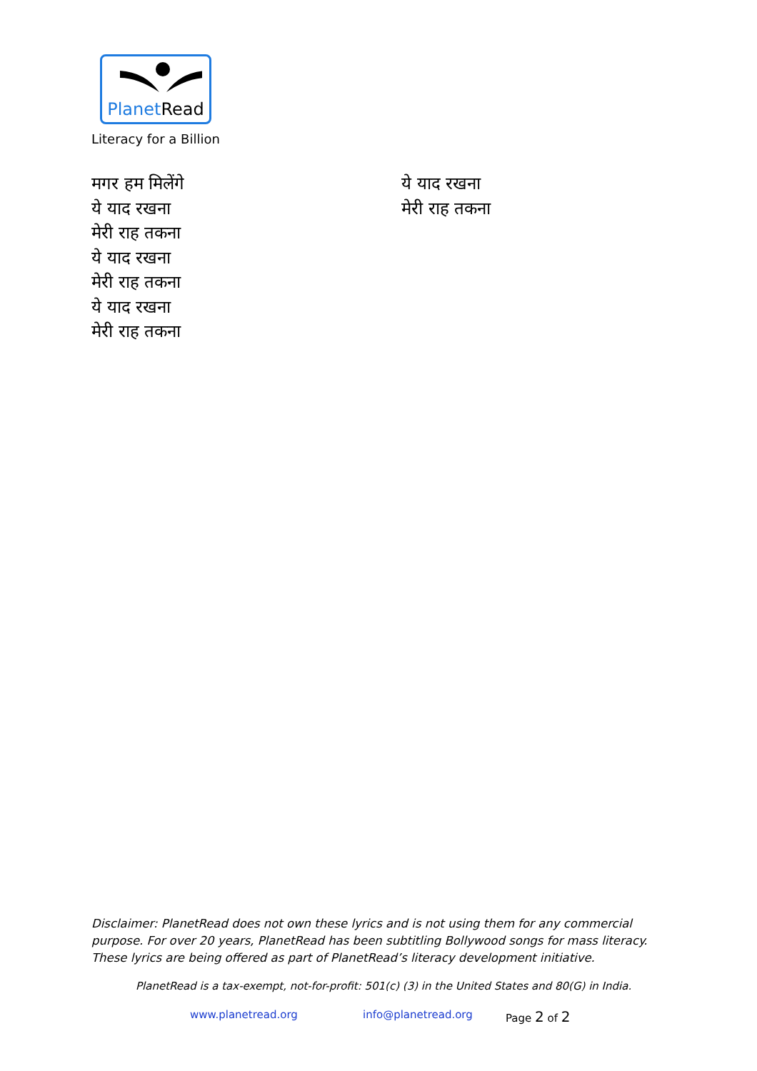PlanetRead
Literacy for a Billion
मगर हम मिलेंगे
ये याद रखना
मेरी राह तकना
ये याद रखना
मेरी राह तकना
ये याद रखना
मेरी राह तकना
ये याद रखना
मेरी राह तकना
Disclaimer: PlanetRead does not own these lyrics and is not using them for any commercial purpose. For over 20 years, PlanetRead has been subtitling Bollywood songs for mass literacy. These lyrics are being offered as part of PlanetRead’s literacy development initiative.
PlanetRead is a tax-exempt, not-for-profit: 501(c) (3) in the United States and 80(G) in India.
www.planetread.org info@planetread.org Page 2 of 2